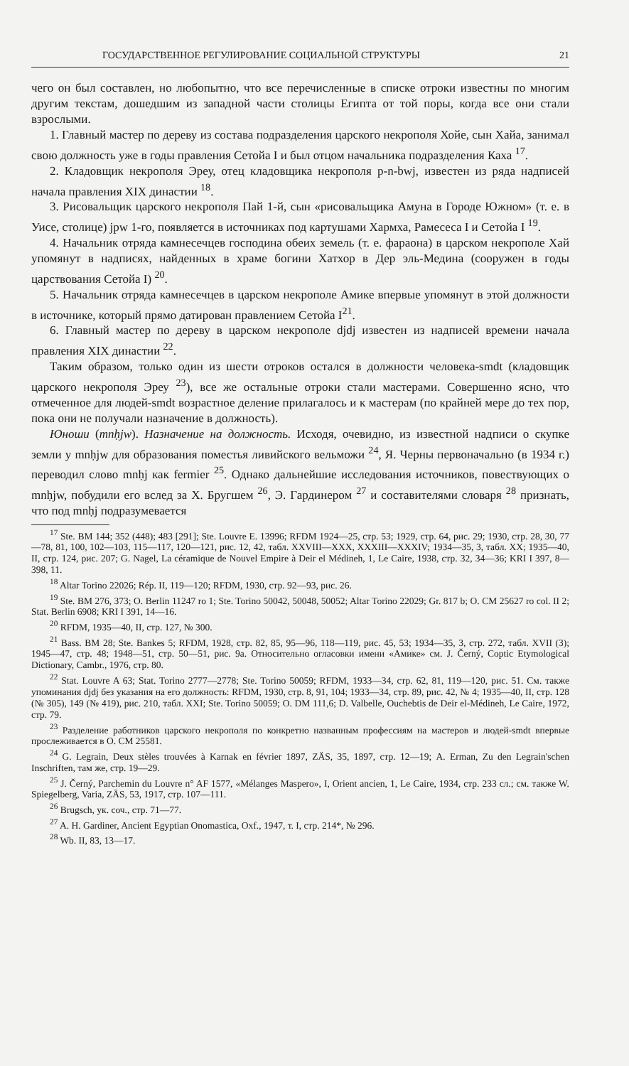ГОСУДАРСТВЕННОЕ РЕГУЛИРОВАНИЕ СОЦИАЛЬНОЙ СТРУКТУРЫ 21
чего он был составлен, но любопытно, что все перечисленные в списке отроки известны по многим другим текстам, дошедшим из западной части столицы Египта от той поры, когда все они стали взрослыми.
1. Главный мастер по дереву из состава подразделения царского некрополя Хойе, сын Хайа, занимал свою должность уже в годы правления Сетойа I и был отцом начальника подразделения Каха <sup>17</sup>.
2. Кладовщик некрополя Эреу, отец кладовщика некрополя p-n-bwj, известен из ряда надписей начала правления XIX династии <sup>18</sup>.
3. Рисовальщик царского некрополя Пай 1-й, сын «рисовальщика Амуна в Городе Южном» (т. е. в Уисе, столице) jpw 1-го, появляется в источниках под картушами Хармха, Рамесеса I и Сетойа I <sup>19</sup>.
4. Начальник отряда камнесечцев господина обеих земель (т. е. фараона) в царском некрополе Хай упомянут в надписях, найденных в храме богини Хатхор в Дер эль-Медина (сооружен в годы царствования Сетойа I) <sup>20</sup>.
5. Начальник отряда камнесечцев в царском некрополе Амике впервые упомянут в этой должности в источнике, который прямо датирован правлением Сетойа I<sup>21</sup>.
6. Главный мастер по дереву в царском некрополе djdj известен из надписей времени начала правления XIX династии <sup>22</sup>.
Таким образом, только один из шести отроков остался в должности человека-smdt (кладовщик царского некрополя Эреу <sup>23</sup>), все же остальные отроки стали мастерами. Совершенно ясно, что отмеченное для людей-smdt возрастное деление прилагалось и к мастерам (по крайней мере до тех пор, пока они не получали назначение в должность).
Юноши (mnḥjw). Назначение на должность. Исходя, очевидно, из известной надписи о скупке земли у mnḥjw для образования поместья ливийского вельможи <sup>24</sup>, Я. Черны первоначально (в 1934 г.) переводил слово mnḥj как fermier <sup>25</sup>. Однако дальнейшие исследования источников, повествующих о mnḥjw, побудили его вслед за Х. Бругшем <sup>26</sup>, Э. Гардинером <sup>27</sup> и составителями словаря <sup>28</sup> признать, что под mnḥj подразумевается
<sup>17</sup> Ste. BM 144; 352 (448); 483 [291]; Ste. Louvre E. 13996; RFDM 1924—25, стр. 53; 1929, стр. 64, рис. 29; 1930, стр. 28, 30, 77—78, 81, 100, 102—103, 115—117, 120—121, рис. 12, 42, табл. XXVIII—XXX, XXXIII—XXXIV; 1934—35, 3, табл. XX; 1935—40, II, стр. 124, рис. 207; G. Nagel, La céramique de Nouvel Empire à Deir el Médineh, 1, Le Caire, 1938, стр. 32, 34—36; KRI I 397, 8—398, 11.
<sup>18</sup> Altar Torino 22026; Rép. II, 119—120; RFDM, 1930, стр. 92—93, рис. 26.
<sup>19</sup> Ste. BM 276, 373; O. Berlin 11247 ro 1; Ste. Torino 50042, 50048, 50052; Altar Torino 22029; Gr. 817 b; O. CM 25627 ro col. II 2; Stat. Berlin 6908; KRI I 391, 14—16.
<sup>20</sup> RFDM, 1935—40, II, стр. 127, № 300.
<sup>21</sup> Bass. BM 28; Ste. Bankes 5; RFDM, 1928, стр. 82, 85, 95—96, 118—119, рис. 45, 53; 1934—35, 3, стр. 272, табл. XVII (3); 1945—47, стр. 48; 1948—51, стр. 50—51, рис. 9а. Относительно огласовки имени «Амике» см. J. Černý, Coptic Etymological Dictionary, Cambr., 1976, стр. 80.
<sup>22</sup> Stat. Louvre A 63; Stat. Torino 2777—2778; Ste. Torino 50059; RFDM, 1933—34, стр. 62, 81, 119—120, рис. 51. См. также упоминания djdj без указания на его должность: RFDM, 1930, стр. 8, 91, 104; 1933—34, стр. 89, рис. 42, № 4; 1935—40, II, стр. 128 (№ 305), 149 (№ 419), рис. 210, табл. XXI; Ste. Torino 50059; O. DM 111,6; D. Valbelle, Ouchebtis de Deir el-Médineh, Le Caire, 1972, стр. 79.
<sup>23</sup> Разделение работников царского некрополя по конкретно названным профессиям на мастеров и людей-smdt впервые прослеживается в O. CM 25581.
<sup>24</sup> G. Legrain, Deux stèles trouvées à Karnak en février 1897, ZÄS, 35, 1897, стр. 12—19; A. Erman, Zu den Legrain'schen Inschriften, там же, стр. 19—29.
<sup>25</sup> J. Černý, Parchemin du Louvre n° AF 1577, «Mélanges Maspero», I, Orient ancien, 1, Le Caire, 1934, стр. 233 сл.; см. также W. Spiegelberg, Varia, ZÄS, 53, 1917, стр. 107—111.
<sup>26</sup> Brugsch, ук. соч., стр. 71—77.
<sup>27</sup> A. H. Gardiner, Ancient Egyptian Onomastica, Oxf., 1947, т. I, стр. 214*, № 296.
<sup>28</sup> Wb. II, 83, 13—17.